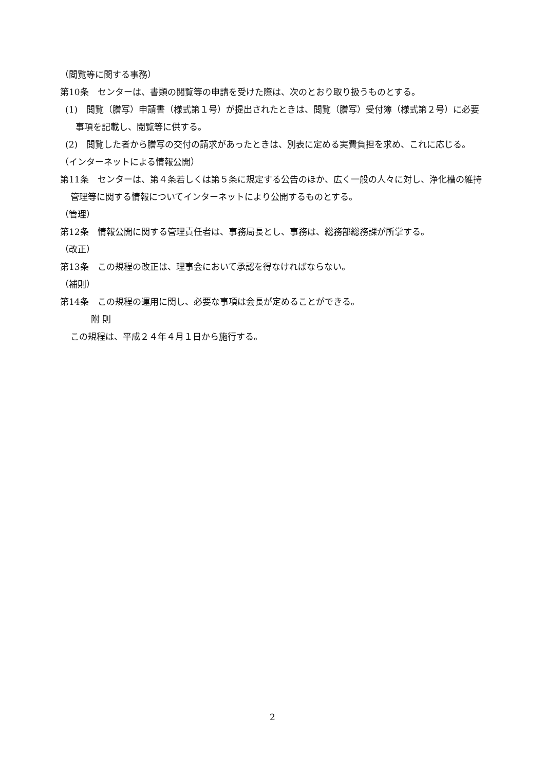（閲覧等に関する事務）
第10条　センターは、書類の閲覧等の申請を受けた際は、次のとおり取り扱うものとする。
(1)　閲覧（謄写）申請書（様式第１号）が提出されたときは、閲覧（謄写）受付簿（様式第２号）に必要事項を記載し、閲覧等に供する。
(2)　閲覧した者から謄写の交付の請求があったときは、別表に定める実費負担を求め、これに応じる。
（インターネットによる情報公開）
第11条　センターは、第４条若しくは第５条に規定する公告のほか、広く一般の人々に対し、浄化槽の維持管理等に関する情報についてインターネットにより公開するものとする。
（管理）
第12条　情報公開に関する管理責任者は、事務局長とし、事務は、総務部総務課が所掌する。
（改正）
第13条　この規程の改正は、理事会において承認を得なければならない。
（補則）
第14条　この規程の運用に関し、必要な事項は会長が定めることができる。
附 則
この規程は、平成２４年４月１日から施行する。
2